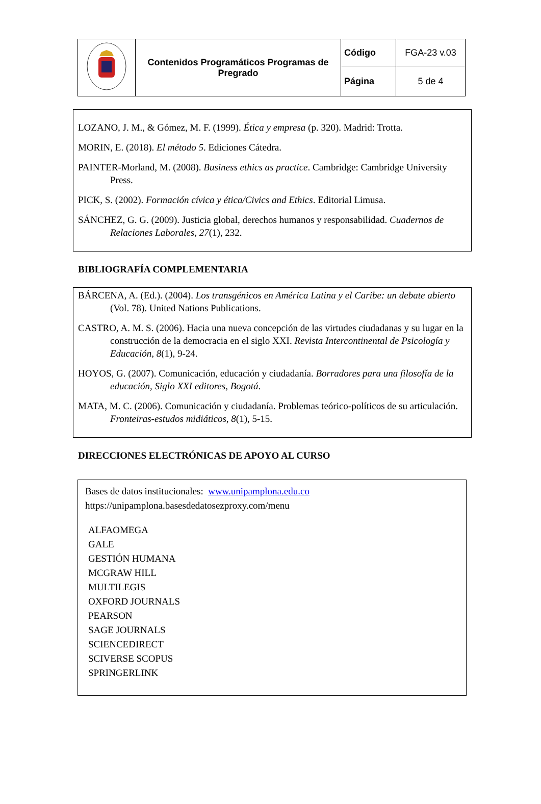| | Contenidos Programáticos Programas de Pregrado | Código | FGA-23 v.03 |
| | | Página | 5 de 4 |
LOZANO, J. M., & Gómez, M. F. (1999). Ética y empresa (p. 320). Madrid: Trotta.
MORIN, E. (2018). El método 5. Ediciones Cátedra.
PAINTER-Morland, M. (2008). Business ethics as practice. Cambridge: Cambridge University Press.
PICK, S. (2002). Formación cívica y ética/Civics and Ethics. Editorial Limusa.
SÁNCHEZ, G. G. (2009). Justicia global, derechos humanos y responsabilidad. Cuadernos de Relaciones Laborales, 27(1), 232.
BIBLIOGRAFÍA COMPLEMENTARIA
BÁRCENA, A. (Ed.). (2004). Los transgénicos en América Latina y el Caribe: un debate abierto (Vol. 78). United Nations Publications.
CASTRO, A. M. S. (2006). Hacia una nueva concepción de las virtudes ciudadanas y su lugar en la construcción de la democracia en el siglo XXI. Revista Intercontinental de Psicología y Educación, 8(1), 9-24.
HOYOS, G. (2007). Comunicación, educación y ciudadanía. Borradores para una filosofía de la educación, Siglo XXI editores, Bogotá.
MATA, M. C. (2006). Comunicación y ciudadanía. Problemas teórico-políticos de su articulación. Fronteiras-estudos midiáticos, 8(1), 5-15.
DIRECCIONES ELECTRÓNICAS DE APOYO AL CURSO
Bases de datos institucionales: www.unipamplona.edu.co
https://unipamplona.basesdedatosezproxy.com/menu
ALFAOMEGA
GALE
GESTIÓN HUMANA
MCGRAW HILL
MULTILEGIS
OXFORD JOURNALS
PEARSON
SAGE JOURNALS
SCIENCEDIRECT
SCIVERSE SCOPUS
SPRINGERLINK